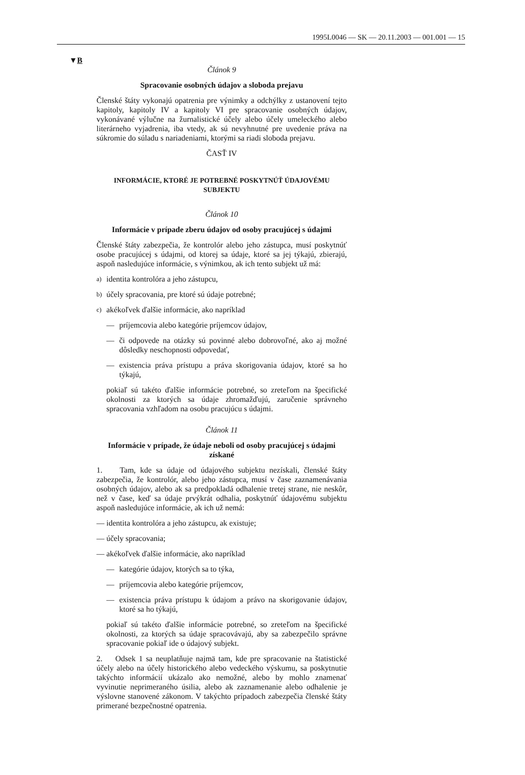1995L0046 — SK — 20.11.2003 — 001.001 — 15
▼B
Článok 9
Spracovanie osobných údajov a sloboda prejavu
Členské štáty vykonajú opatrenia pre výnimky a odchýlky z ustanovení tejto kapitoly, kapitoly IV a kapitoly VI pre spracovanie osobných údajov, vykonávané výlučne na žurnalistické účely alebo účely umeleckého alebo literárneho vyjadrenia, iba vtedy, ak sú nevyhnutné pre uvedenie práva na súkromie do súladu s nariadeniami, ktorými sa riadi sloboda prejavu.
ČASŤ IV
INFORMÁCIE, KTORÉ JE POTREBNÉ POSKYTNÚŤ ÚDAJOVÉMU SUBJEKTU
Článok 10
Informácie v prípade zberu údajov od osoby pracujúcej s údajmi
Členské štáty zabezpečia, že kontrolór alebo jeho zástupca, musí poskytnúť osobe pracujúcej s údajmi, od ktorej sa údaje, ktoré sa jej týkajú, zbierajú, aspoň nasledujúce informácie, s výnimkou, ak ich tento subjekt už má:
a) identita kontrolóra a jeho zástupcu,
b) účely spracovania, pre ktoré sú údaje potrebné;
c) akékoľvek ďalšie informácie, ako napríklad
— príjemcovia alebo kategórie príjemcov údajov,
— či odpovede na otázky sú povinné alebo dobrovoľné, ako aj možné dôsledky neschopnosti odpovedať,
— existencia práva prístupu a práva skorigovania údajov, ktoré sa ho týkajú,
pokiaľ sú takéto ďalšie informácie potrebné, so zreteľom na špecifické okolnosti za ktorých sa údaje zhromažďujú, zaručenie správneho spracovania vzhľadom na osobu pracujúcu s údajmi.
Článok 11
Informácie v prípade, že údaje neboli od osoby pracujúcej s údajmi získané
1. Tam, kde sa údaje od údajového subjektu nezískali, členské štáty zabezpečia, že kontrolór, alebo jeho zástupca, musí v čase zaznamenávania osobných údajov, alebo ak sa predpokladá odhalenie tretej strane, nie neskôr, než v čase, keď sa údaje prvýkrát odhalia, poskytnúť údajovému subjektu aspoň nasledujúce informácie, ak ich už nemá:
— identita kontrolóra a jeho zástupcu, ak existuje;
— účely spracovania;
— akékoľvek ďalšie informácie, ako napríklad
— kategórie údajov, ktorých sa to týka,
— príjemcovia alebo kategórie príjemcov,
— existencia práva prístupu k údajom a právo na skorigovanie údajov, ktoré sa ho týkajú,
pokiaľ sú takéto ďalšie informácie potrebné, so zreteľom na špecifické okolnosti, za ktorých sa údaje spracovávajú, aby sa zabezpečilo správne spracovanie pokiaľ ide o údajový subjekt.
2. Odsek 1 sa neuplatňuje najmä tam, kde pre spracovanie na štatistické účely alebo na účely historického alebo vedeckého výskumu, sa poskytnutie takýchto informácií ukázalo ako nemožné, alebo by mohlo znamenať vyvinutie neprimeraného úsilia, alebo ak zaznamenanie alebo odhalenie je výslovne stanovené zákonom. V takýchto prípadoch zabezpečia členské štáty primerané bezpečnostné opatrenia.